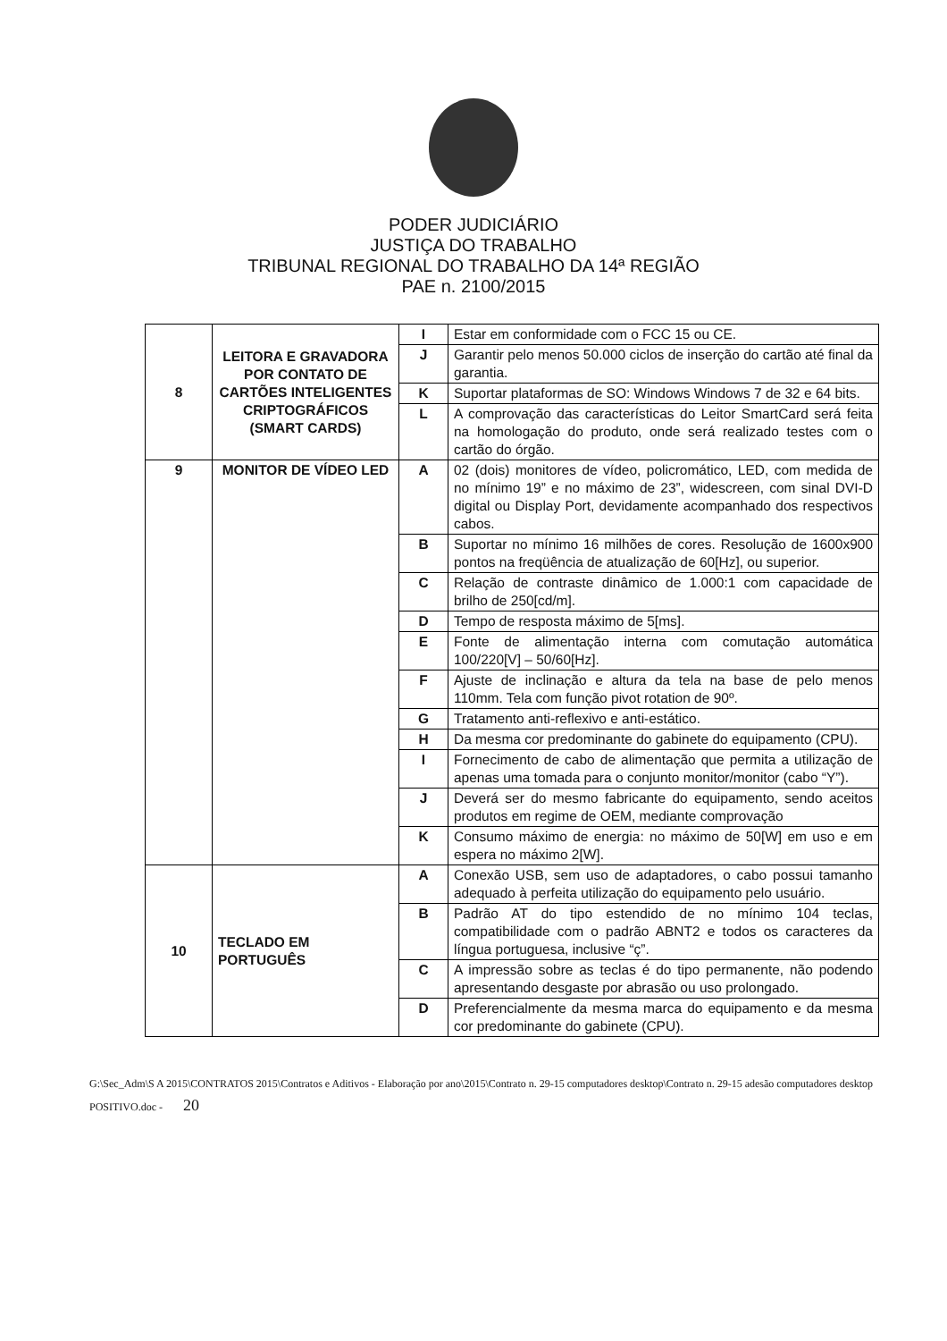PODER JUDICIÁRIO
JUSTIÇA DO TRABALHO
TRIBUNAL REGIONAL DO TRABALHO DA 14ª REGIÃO
PAE n. 2100/2015
| 8 | LEITORA E GRAVADORA POR CONTATO DE CARTÕES INTELIGENTES CRIPTOGRÁFICOS (SMART CARDS) | I | Estar em conformidade com o FCC 15 ou CE. |
| | | J | Garantir pelo menos 50.000 ciclos de inserção do cartão até final da garantia. |
| | | K | Suportar plataformas de SO: Windows Windows 7 de 32 e 64 bits. |
| | | L | A comprovação das características do Leitor SmartCard será feita na homologação do produto, onde será realizado testes com o cartão do órgão. |
| 9 | MONITOR DE VÍDEO LED | A | 02 (dois) monitores de vídeo, policromático, LED, com medida de no mínimo 19” e no máximo de 23”, widescreen, com sinal DVI-D digital ou Display Port, devidamente acompanhado dos respectivos cabos. |
| | | B | Suportar no mínimo 16 milhões de cores. Resolução de 1600x900 pontos na freqüência de atualização de 60[Hz], ou superior. |
| | | C | Relação de contraste dinâmico de 1.000:1 com capacidade de brilho de 250[cd/m]. |
| | | D | Tempo de resposta máximo de 5[ms]. |
| | | E | Fonte de alimentação interna com comutação automática 100/220[V] – 50/60[Hz]. |
| | | F | Ajuste de inclinação e altura da tela na base de pelo menos 110mm. Tela com função pivot rotation de 90º. |
| | | G | Tratamento anti-reflexivo e anti-estático. |
| | | H | Da mesma cor predominante do gabinete do equipamento (CPU). |
| | | I | Fornecimento de cabo de alimentação que permita a utilização de apenas uma tomada para o conjunto monitor/monitor (cabo “Y”). |
| | | J | Deverá ser do mesmo fabricante do equipamento, sendo aceitos produtos em regime de OEM, mediante comprovação |
| | | K | Consumo máximo de energia: no máximo de 50[W] em uso e em espera no máximo 2[W]. |
| 10 | TECLADO EM PORTUGUÊS | A | Conexão USB, sem uso de adaptadores, o cabo possui tamanho adequado à perfeita utilização do equipamento pelo usuário. |
| | | B | Padrão AT do tipo estendido de no mínimo 104 teclas, compatibilidade com o padrão ABNT2 e todos os caracteres da língua portuguesa, inclusive “ç”. |
| | | C | A impressão sobre as teclas é do tipo permanente, não podendo apresentando desgaste por abrasão ou uso prolongado. |
| | | D | Preferencialmente da mesma marca do equipamento e da mesma cor predominante do gabinete (CPU). |
G:\Sec_Adm\S A 2015\CONTRATOS 2015\Contratos e Aditivos - Elaboração por ano\2015\Contrato n. 29-15 computadores desktop\Contrato n. 29-15 adesão computadores desktop POSITIVO.doc - 20